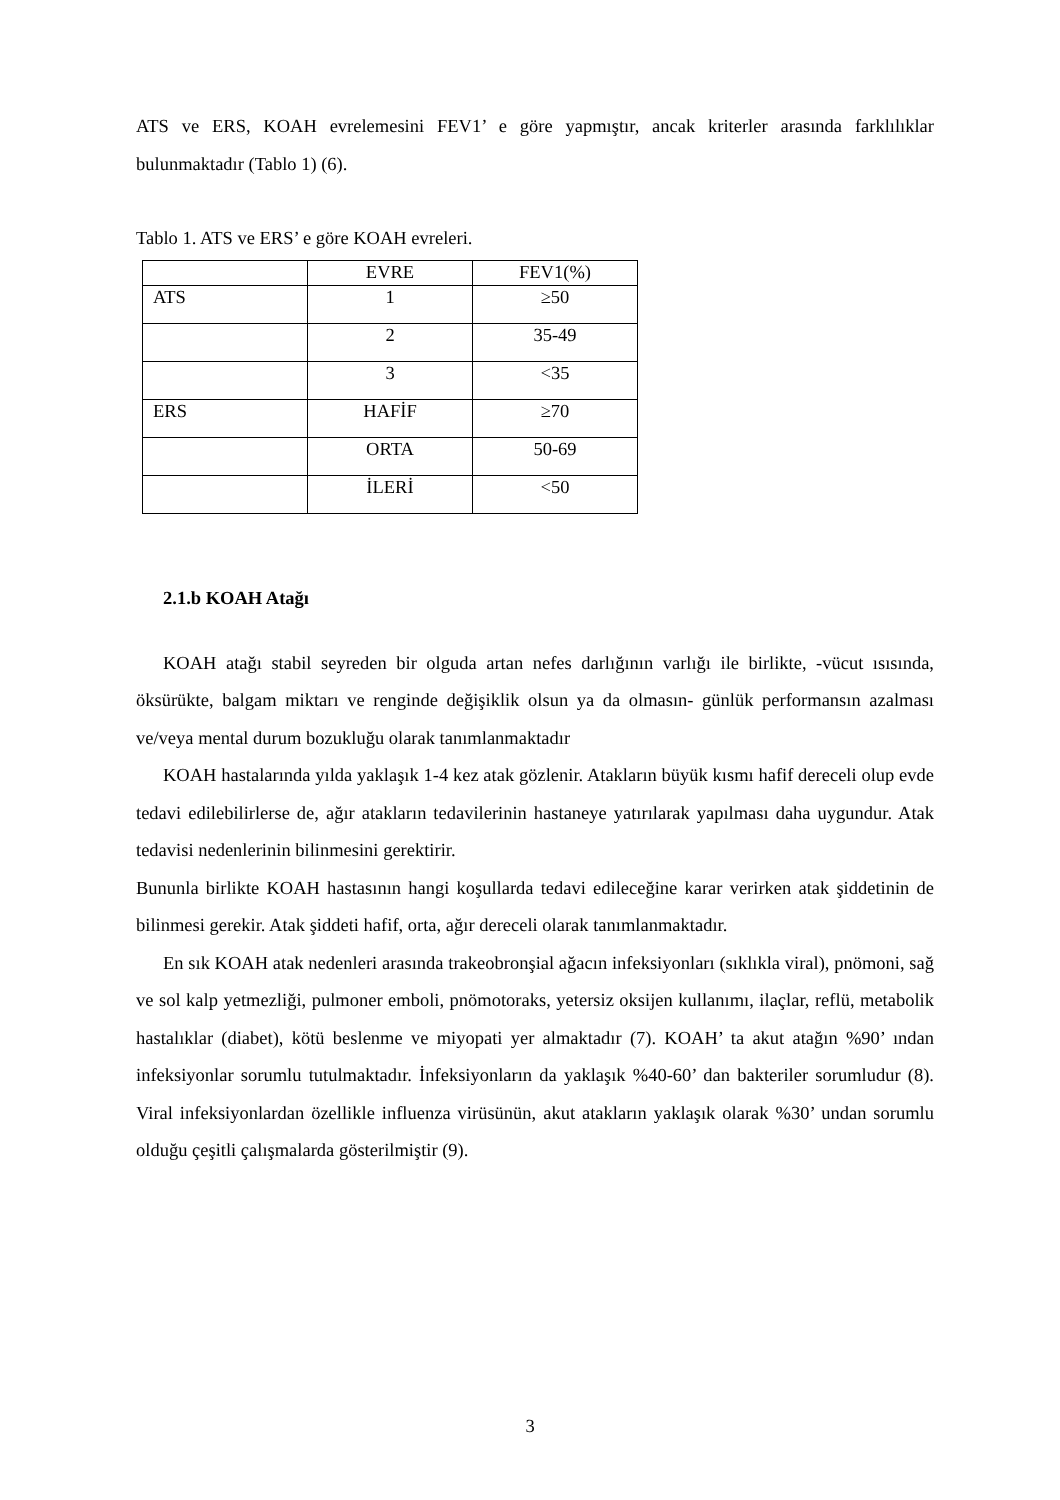ATS ve ERS, KOAH evrelemesini FEV1’ e göre yapmıştır, ancak kriterler arasında farklılıklar bulunmaktadır (Tablo 1) (6).
Tablo 1. ATS ve ERS’ e göre KOAH evreleri.
| | EVRE | FEV1(%) |
| ATS | 1 | ≥50 |
| | 2 | 35-49 |
| | 3 | <35 |
| ERS | HAFİF | ≥70 |
| | ORTA | 50-69 |
| | İLERİ | <50 |
2.1.b KOAH Atağı
KOAH atağı stabil seyreden bir olguda artan nefes darlığının varlığı ile birlikte, -vücut ısısında, öksürükte, balgam miktarı ve renginde değişiklik olsun ya da olmasın- günlük performansın azalması ve/veya mental durum bozukluğu olarak tanımlanmaktadır
KOAH hastalarında yılda yaklaşık 1-4 kez atak gözlenir. Atakların büyük kısmı hafif dereceli olup evde tedavi edilebilirlerse de, ağır atakların tedavilerinin hastaneye yatırılarak yapılması daha uygundur. Atak tedavisi nedenlerinin bilinmesini gerektirir.
Bununla birlikte KOAH hastasının hangi koşullarda tedavi edileceğine karar verirken atak şiddetinin de bilinmesi gerekir. Atak şiddeti hafif, orta, ağır dereceli olarak tanımlanmaktadır.
En sık KOAH atak nedenleri arasında trakeobronşial ağacın infeksiyonları (sıklıkla viral), pnömoni, sağ ve sol kalp yetmezliği, pulmoner emboli, pnömotoraks, yetersiz oksijen kullanımı, ilaçlar, reflü, metabolik hastalıklar (diabet), kötü beslenme ve miyopati yer almaktadır (7). KOAH’ ta akut atağın %90’ ından infeksiyonlar sorumlu tutulmaktadır. İnfeksiyonların da yaklaşık %40-60’ dan bakteriler sorumludur (8). Viral infeksiyonlardan özellikle influenza virüsünün, akut atakların yaklaşık olarak %30’ undan sorumlu olduğu çeşitli çalışmalarda gösterilmiştir (9).
3